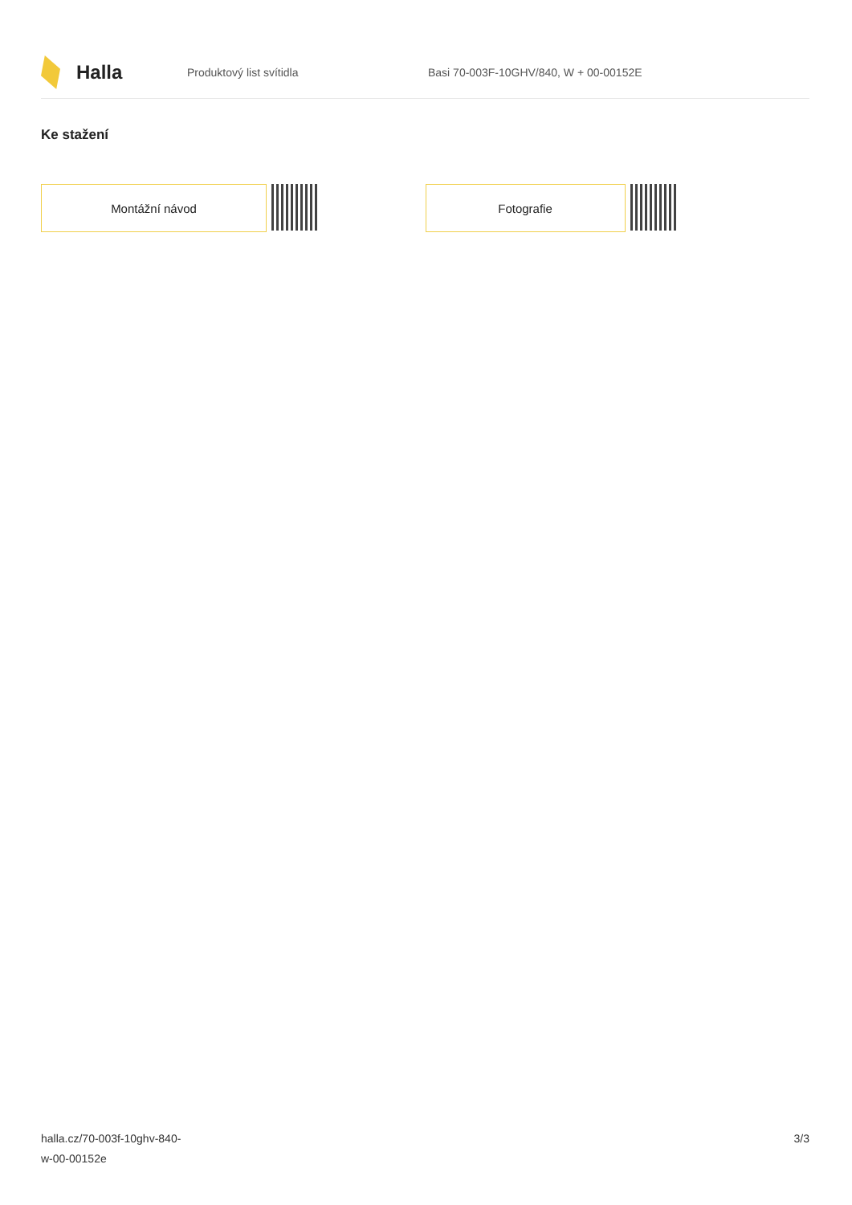Halla
Produktový list svítidla
Basi 70-003F-10GHV/840, W + 00-00152E
Ke stažení
Montážní návod Fotografie
halla.cz/70-003f-10ghv-840-
w-00-00152e
3/3